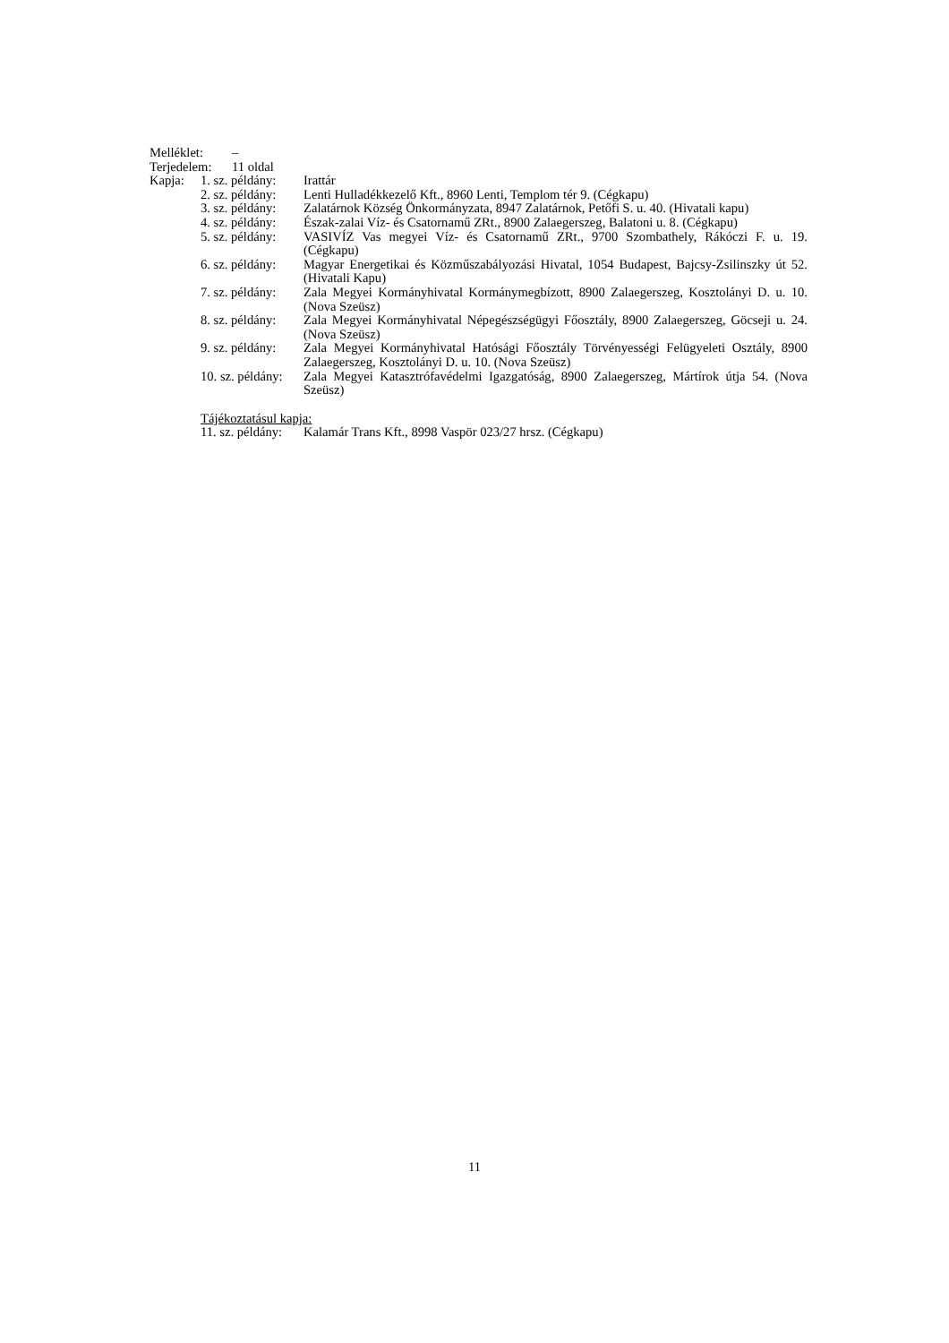Melléklet: –
Terjedelem: 11 oldal
Kapja: 1. sz. példány: Irattár
2. sz. példány: Lenti Hulladékkezelő Kft., 8960 Lenti, Templom tér 9. (Cégkapu)
3. sz. példány: Zalatárnok Község Önkormányzata, 8947 Zalatárnok, Petőfi S. u. 40. (Hivatali kapu)
4. sz. példány: Észak-zalai Víz- és Csatornamű ZRt., 8900 Zalaegerszeg, Balatoni u. 8. (Cégkapu)
5. sz. példány: VASIVÍZ Vas megyei Víz- és Csatornamű ZRt., 9700 Szombathely, Rákóczi F. u. 19. (Cégkapu)
6. sz. példány: Magyar Energetikai és Közműszabályozási Hivatal, 1054 Budapest, Bajcsy-Zsilinszky út 52. (Hivatali Kapu)
7. sz. példány: Zala Megyei Kormányhivatal Kormánymegbízott, 8900 Zalaegerszeg, Kosztolányi D. u. 10. (Nova Szeüsz)
8. sz. példány: Zala Megyei Kormányhivatal Népegészségügyi Főosztály, 8900 Zalaegerszeg, Göcseji u. 24. (Nova Szeüsz)
9. sz. példány: Zala Megyei Kormányhivatal Hatósági Főosztály Törvényességi Felügyeleti Osztály, 8900 Zalaegerszeg, Kosztolányi D. u. 10. (Nova Szeüsz)
10. sz. példány: Zala Megyei Katasztrófavédelmi Igazgatóság, 8900 Zalaegerszeg, Mártírok útja 54. (Nova Szeüsz)
Tájékoztatásul kapja:
11. sz. példány: Kalamár Trans Kft., 8998 Vaspör 023/27 hrsz. (Cégkapu)
11